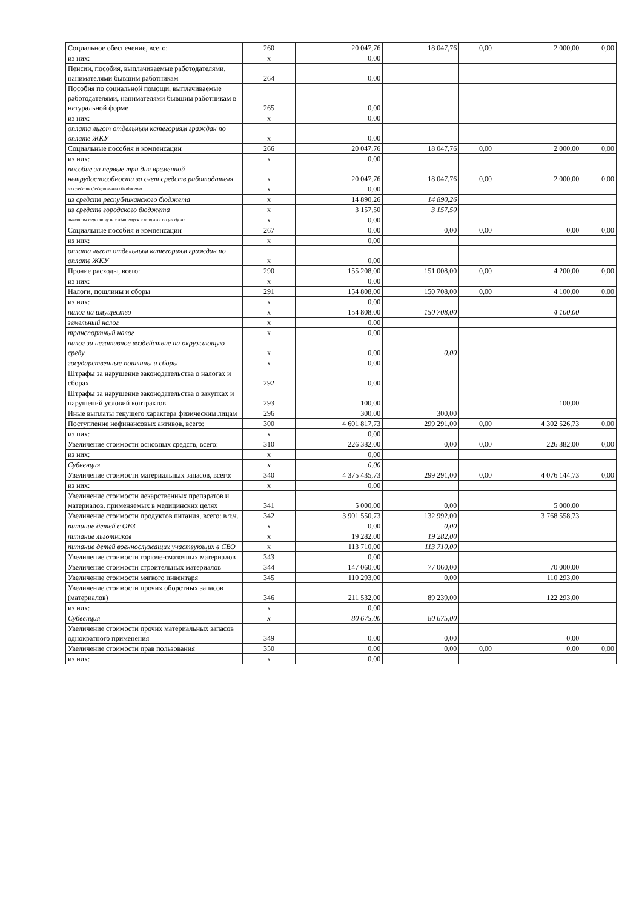| Социальное обеспечение, всего: | 260 | 20 047,76 | 18 047,76 | 0,00 | 2 000,00 | 0,00 |
| из них: | х | 0,00 | | | | |
| Пенсии, пособия, выплачиваемые работодателями, нанимателями бывшим работникам | 264 | 0,00 | | | | |
| Пособия по социальной помощи, выплачиваемые работодателями, нанимателями бывшим работникам в натуральной форме | 265 | 0,00 | | | | |
| из них: | х | 0,00 | | | | |
| оплата льгот отдельным категориям граждан по оплате ЖКУ | х | 0,00 | | | | |
| Социальные пособия и компенсации | 266 | 20 047,76 | 18 047,76 | 0,00 | 2 000,00 | 0,00 |
| из них: | х | 0,00 | | | | |
| пособие за первые три дня временной нетрудоспособности за счет средств работодателя | х | 20 047,76 | 18 047,76 | 0,00 | 2 000,00 | 0,00 |
| из средств федерального бюджета | х | 0,00 | | | | |
| из средств республиканского бюджета | х | 14 890,26 | 14 890,26 | | | |
| из средств городского бюджета | х | 3 157,50 | 3 157,50 | | | |
| выплаты персоналу находящемуся в отпуске по уходу за | х | 0,00 | | | | |
| Социальные пособия и компенсации | 267 | 0,00 | 0,00 | 0,00 | 0,00 | 0,00 |
| из них: | х | 0,00 | | | | |
| оплата льгот отдельным категориям граждан по оплате ЖКУ | х | 0,00 | | | | |
| Прочие расходы, всего: | 290 | 155 208,00 | 151 008,00 | 0,00 | 4 200,00 | 0,00 |
| из них: | х | 0,00 | | | | |
| Налоги, пошлины и сборы | 291 | 154 808,00 | 150 708,00 | 0,00 | 4 100,00 | 0,00 |
| из них: | х | 0,00 | | | | |
| налог на имущество | х | 154 808,00 | 150 708,00 | | 4 100,00 | |
| земельный налог | х | 0,00 | | | | |
| транспортный налог | х | 0,00 | | | | |
| налог за негативное воздействие на окружающую среду | х | 0,00 | 0,00 | | | |
| государственные пошлины и сборы | х | 0,00 | | | | |
| Штрафы за нарушение законодательства о налогах и сборах | 292 | 0,00 | | | | |
| Штрафы за нарушение законодательства о закупках и нарушений условий контрактов | 293 | 100,00 | | | 100,00 | |
| Иные выплаты текущего характера физическим лицам | 296 | 300,00 | 300,00 | | | |
| Поступление нефинансовых активов, всего: | 300 | 4 601 817,73 | 299 291,00 | 0,00 | 4 302 526,73 | 0,00 |
| из них: | х | 0,00 | | | | |
| Увеличение стоимости основных средств, всего: | 310 | 226 382,00 | 0,00 | 0,00 | 226 382,00 | 0,00 |
| из них: | х | 0,00 | | | | |
| Субвенция | х | 0,00 | | | | |
| Увеличение стоимости материальных запасов, всего: | 340 | 4 375 435,73 | 299 291,00 | 0,00 | 4 076 144,73 | 0,00 |
| из них: | х | 0,00 | | | | |
| Увеличение стоимости лекарственных препаратов и материалов, применяемых в медицинских целях | 341 | 5 000,00 | 0,00 | | 5 000,00 | |
| Увеличение стоимости продуктов питания, всего: в т.ч. | 342 | 3 901 550,73 | 132 992,00 | | 3 768 558,73 | |
| питание детей с ОВЗ | х | 0,00 | 0,00 | | | |
| питание льготников | х | 19 282,00 | 19 282,00 | | | |
| питание детей военнослужащих участвующих в СВО | х | 113 710,00 | 113 710,00 | | | |
| Увеличение стоимости горюче-смазочных материалов | 343 | 0,00 | | | | |
| Увеличение стоимости строительных материалов | 344 | 147 060,00 | 77 060,00 | | 70 000,00 | |
| Увеличение стоимости мягкого инвентаря | 345 | 110 293,00 | 0,00 | | 110 293,00 | |
| Увеличение стоимости прочих оборотных запасов (материалов) | 346 | 211 532,00 | 89 239,00 | | 122 293,00 | |
| из них: | х | 0,00 | | | | |
| Субвенция | х | 80 675,00 | 80 675,00 | | | |
| Увеличение стоимости прочих материальных запасов однократного применения | 349 | 0,00 | 0,00 | | 0,00 | |
| Увеличение стоимости прав пользования | 350 | 0,00 | 0,00 | 0,00 | 0,00 | 0,00 |
| из них: | х | 0,00 | | | | |